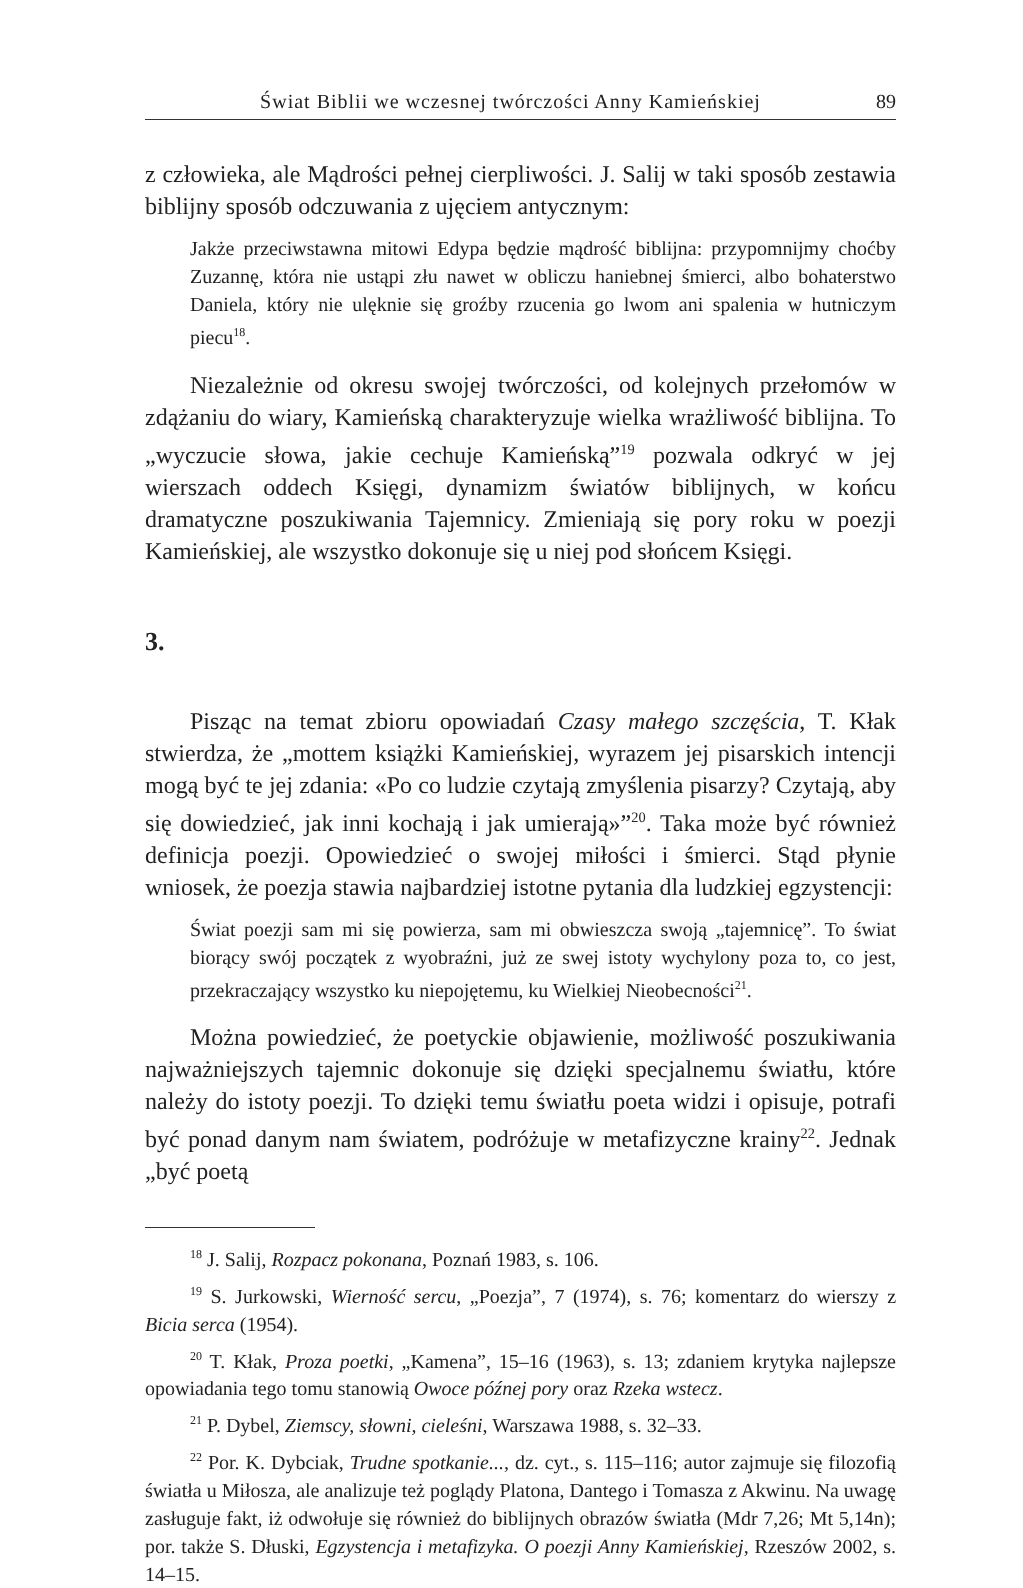Świat Biblii we wczesnej twórczości Anny Kamieńskiej 89
z człowieka, ale Mądrości pełnej cierpliwości. J. Salij w taki sposób zestawia biblijny sposób odczuwania z ujęciem antycznym:
Jakże przeciwstawna mitowi Edypa będzie mądrość biblijna: przypomnijmy choćby Zuzannę, która nie ustąpi złu nawet w obliczu haniebnej śmierci, albo bohaterstwo Daniela, który nie ulęknie się groźby rzucenia go lwom ani spalenia w hutniczym piecu<sup>18</sup>.
Niezależnie od okresu swojej twórczości, od kolejnych przełomów w zdążaniu do wiary, Kamieńską charakteryzuje wielka wrażliwość biblijna. To „wyczucie słowa, jakie cechuje Kamieńską”<sup>19</sup> pozwala odkryć w jej wierszach oddech Księgi, dynamizm światów biblijnych, w końcu dramatyczne poszukiwania Tajemnicy. Zmieniają się pory roku w poezji Kamieńskiej, ale wszystko dokonuje się u niej pod słońcem Księgi.
3.
Pisząc na temat zbioru opowiadań Czasy małego szczęścia, T. Kłak stwierdza, że „mottem książki Kamieńskiej, wyrazem jej pisarskich intencji mogą być te jej zdania: «Po co ludzie czytają zmyślenia pisarzy? Czytają, aby się dowiedzieć, jak inni kochają i jak umierają»”<sup>20</sup>. Taka może być również definicja poezji. Opowiedzieć o swojej miłości i śmierci. Stąd płynie wniosek, że poezja stawia najbardziej istotne pytania dla ludzkiej egzystencji:
Świat poezji sam mi się powierza, sam mi obwieszcza swoją „tajemnicę”. To świat biorący swój początek z wyobraźni, już ze swej istoty wychylony poza to, co jest, przekraczający wszystko ku niepojętemu, ku Wielkiej Nieobecności<sup>21</sup>.
Można powiedzieć, że poetyckie objawienie, możliwość poszukiwania najważniejszych tajemnic dokonuje się dzięki specjalnemu światłu, które należy do istoty poezji. To dzięki temu światłu poeta widzi i opisuje, potrafi być ponad danym nam światem, podróżuje w metafizyczne krainy<sup>22</sup>. Jednak „być poetą
<sup>18</sup> J. Salij, Rozpacz pokonana, Poznań 1983, s. 106.
<sup>19</sup> S. Jurkowski, Wierność sercu, „Poezja”, 7 (1974), s. 76; komentarz do wierszy z Bicia serca (1954).
<sup>20</sup> T. Kłak, Proza poetki, „Kamena”, 15–16 (1963), s. 13; zdaniem krytyka najlepsze opowiadania tego tomu stanowią Owoce późnej pory oraz Rzeka wstecz.
<sup>21</sup> P. Dybel, Ziemscy, słowni, cieleśni, Warszawa 1988, s. 32–33.
<sup>22</sup> Por. K. Dybciak, Trudne spotkanie..., dz. cyt., s. 115–116; autor zajmuje się filozofią światła u Miłosza, ale analizuje też poglądy Platona, Dantego i Tomasza z Akwinu. Na uwagę zasługuje fakt, iż odwołuje się również do biblijnych obrazów światła (Mdr 7,26; Mt 5,14n); por. także S. Dłuski, Egzystencja i metafizyka. O poezji Anny Kamieńskiej, Rzeszów 2002, s. 14–15.